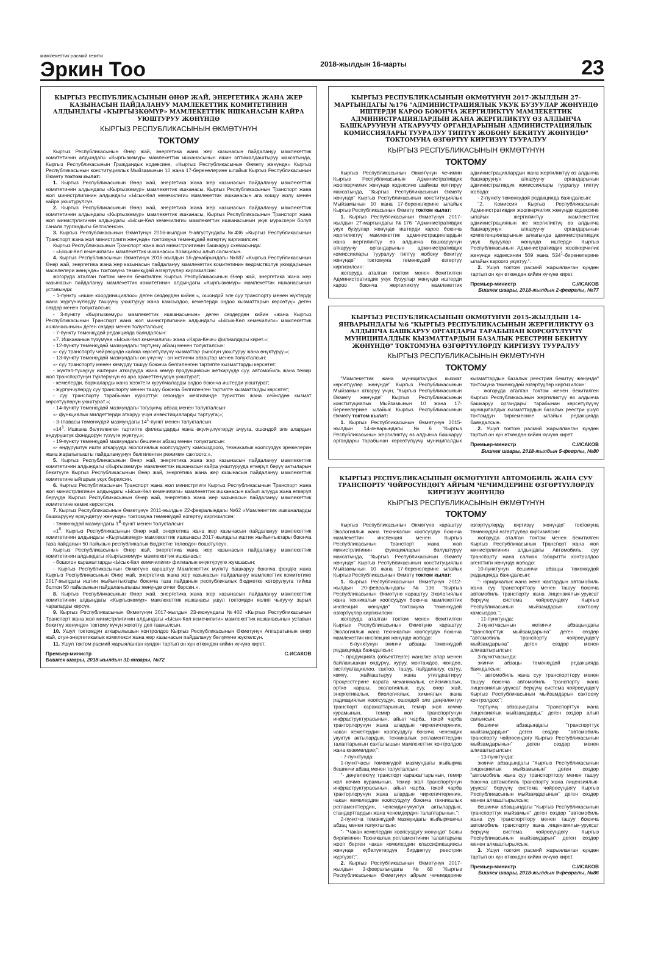мамлекеттик расмий гезити
Эркин Тоо
2018-жылдын 16-марты
23
КЫРГЫЗ РЕСПУБЛИКАСЫНЫН ӨНӨР ЖАЙ, ЭНЕРГЕТИКА ЖАНА ЖЕР КАЗЫНАСЫН ПАЙДАЛАНУУ МАМЛЕКЕТТИК КОМИТЕТИНИН АЛДЫНДАГЫ «КЫРГЫЗКӨМҮР» МАМЛЕКЕТТИК ИШКАНАСЫН КАЙРА УЮШТУРУУ ЖӨНҮНДӨ
КЫРГЫЗ РЕСПУБЛИКАСЫНЫН ӨКМӨТҮНҮН
ТОКТОМУ
Кыргыз Республикасынын Өнөр жай, энергетика жана жер казынасын пайдалануу мамлекеттик комитетинин алдындагы «Кыргызкөмүр» мамлекеттик ишканасынын ишин оптималдаштыруу максатында, Кыргыз Республикасынын Граждандык кодексине, «Кыргыз Республикасынын Өкмөтү жөнүндө» Кыргыз Республикасынын конституциялык Мыйзамынын 10 жана 17-беренелерине ылайык Кыргыз Республикасынын Өкмөтү токтом кылат:
1. Кыргыз Республикасынын Өнөр жай, энергетика жана жер казынасын пайдалануу мамлекеттик комитетинин алдындагы «Кыргызкөмүр» мамлекеттик ишканасы, Кыргыз Республикасынын Транспорт жана жол министрлигинин алдындагы «Ысык-Көл кемечилиги» мамлекеттик ишканасын ага кошуу жолу менен кайра уюштурулсун.
2. Кыргыз Республикасынын Өнөр жай, энергетика жана жер казынасын пайдалануу мамлекеттик комитетинин алдындагы «Кыргызкөмүр» мамлекеттик ишканасы, Кыргыз Республикасынын Транспорт жана жол министрлигинин алдындагы «Ысык-Көл кемечилиги» мамлекеттик ишканасынын укук мураскери болуп санала тургандыгы белгиленсин.
3. Кыргыз Республикасынын Өкмөтүнүн 2016-жылдын 9-августундагы №436 «Кыргыз Республикасынын Транспорт жана жол министрлиги жөнүндө» токтомуна төмөнкүдөй өзгөртүү киргизилсин:
Кыргыз Республикасынын Транспорт жана жол министрлигинин башкаруу схемасында:
- «Ысык-Көл кемечилиги» мамлекеттик ишканасы» позициясы алып салынсын.
4. Кыргыз Республикасынын Өкмөтүнүн 2016-жылдын 16-декабрындагы №687 «Кыргыз Республикасынын Өнөр жай, энергетика жана жер казынасын пайдалануу мамлекеттик комитетинин ведомстволук уюмдарынын маселелери жөнүндө» токтомуна төмөнкүдөй өзгөртүүлөр киргизилсин:
жогоруда аталган токтом менен бекитилген Кыргыз Республикасынын Өнөр жай, энергетика жана жер казынасын пайдалануу мамлекеттик комитетинин алдындагы «Кыргызкөмүр» мамлекеттик ишканасынын уставында:
- 1-пункту «ишин координациялоо» деген сөздөрдөн кийин «, ошондой эле суу транспорту менен жүктөрдү жана жүргүнчүлөрдү ташуунү уюштуруу жана камсыздоо, кемелерди оңдоо кызматтарын көрсөтүү» деген сөздөр менен толукталсын;
- 3-пункту «Кыргызкөмүр» мамлекеттик ишканасынын» деген сөздөрдөн кийин «жана Кыргыз Республикасынын Транспорт жана жол министрлигинин алдындагы «Ысык-Көл кемечилиги» мамлекеттик ишканасынын» деген сөздөр менен толукталсын;
- 7-пункту төмөнкүдөй редакцияда баяндалсын:
«7. Ишкананын түзүмүнө «Ысык-Көл кемечилиги» жана «Кара-Кече» филиалдары кирет.»;
- 12-пункту төмөнкүдөй мазмундагы төртүнчү абзац менен толукталсын:
«- суу транспорту чөйрөсүндө калкка көрсөтүлүүчү кызматтар рыногун уюштуруу жана өнүктүрүү.»;
- 13-пункту төмөнкүдөй мазмундагы он үчүнчү - он жетинчи абзацтар менен толукталсын:
«- суу транспорту менен көмүрдү ташуу боюнча белгиленген тартипте кызматтарды көрсөтөт;
- жүктөп-түшүрүү иштерин аткарууда жана көмүр продукциясын жеткирүүдө суу, автомобиль жана темир жол транспортунун түрлөрүнүн өз ара аракеттенүүсүн уюштурат;
- кемелерди, баржаларды жана жээктеги курулмаларды оңдоо боюнча иштерди уюштурат;
- жүргүнчүлөрдү суу транспорту менен ташуу боюнча белгиленген тартипте кызматтарды көрсөтөт;
- суу транспорту тарабынан курорттук сезондун мезгилинде туристтик жана сейилдөө кызмат көрсөтүүлөрүн уюштурат.»;
- 14-пункту төмөнкүдөй мазмундагы тогузунчу абзац менен толукталсын:
«- функциялык милдеттерди аткаруу үчүн инвестицияларды тартууга;»;
- 3-главасы төмөнкүдөй мазмундагы 14<sup>1</sup>-пункт менен толукталсын:
«14<sup>1</sup>. Ишкана белгиленген тартипте филиалдарды жана өкүлчүлүктөрдү ачууга, ошондой эле алардын өндүрүштүк фонддорун түзүүгө укуктуу.»;
- 19-пункту төмөнкүдөй мазмундагы бешинчи абзац менен толукталсын:
«- өндүрүштүк ишти аткарууда экологиялык коопсуздукту камсыздоого, техникалык коопсуздук эрежелерин жана жаратылышты пайдалануунун белгиленген режимин сактоого;».
5. Кыргыз Республикасынын Өнөр жай, энергетика жана жер казынасын пайдалануу мамлекеттик комитетинин алдындагы «Кыргызкөмүр» мамлекеттик ишканасын кайра уюштурууда өткөрүп берүү актыларын бекитүүгө Кыргыз Республикасынын Өнөр жай, энергетика жана жер казынасын пайдалануу мамлекеттик комитетине ыйгарым укук берилсин.
6. Кыргыз Республикасынын Транспорт жана жол министрлиги Кыргыз Республикасынын Транспорт жана жол министрлигинин алдындагы «Ысык-Көл кемечилиги» мамлекеттик ишканасын кабыл алууда жана өткөрүп берүүдө Кыргыз Республикасынын Өнөр жай, энергетика жана жер казынасын пайдалануу мамлекеттик комитетине көмөк көрсөтсүн.
7. Кыргыз Республикасынын Өкмөтүнүн 2011-жылдын 22-февралындагы №62 «Мамлекеттик ишканаларды башкарууну өркүндөтүү жөнүндө» токтомуна төмөнкүдөй өзгөртүү киргизилсин:
- төмөнкүдөй мазмундагы 1<sup>8</sup>-пункт менен толукталсын:
«1<sup>8</sup>. Кыргыз Республикасынын Өнөр жай, энергетика жана жер казынасын пайдалануу мамлекеттик комитетинин алдындагы «Кыргызкөмүр» мамлекеттик ишканасы 2017-жылдагы иштин жыйынтыктары боюнча таза пайданын 50 пайызын республикалык бюджетке төлөөдөн бошотулсун.
Кыргыз Республикасынын Өнөр жай, энергетика жана жер казынасын пайдалануу мамлекеттик комитетинин алдындагы «Кыргызкөмүр» мамлекеттик ишканасы:
- бошогон каражаттарды «Ысык-Көл кемечилиги» филиалын өнүктүрүүгө жумшасын;
- Кыргыз Республикасынын Өкмөтүнө караштуу Мамлекеттик мүлктү башкаруу боюнча фондго жана Кыргыз Республикасынын Өнөр жай, энергетика жана жер казынасын пайдалануу мамлекеттик комитетине 2017-жылдагы иштин жыйынтыктары боюнча таза пайданын республикалык бюджетке которулууга тийиш болгон 50 пайызынын пайдаланылышы жөнүндө отчет берсин.».
8. Кыргыз Республикасынын Өнөр жай, энергетика жана жер казынасын пайдалануу мамлекеттик комитетинин алдындагы «Кыргызкөмүр» мамлекеттик ишканасы ушул токтомдон келип чыгуучу зарыл чараларды көрсүн.
9. Кыргыз Республикасынын Өкмөтүнүн 2017-жылдын 23-июнундагы №402 «Кыргыз Республикасынын Транспорт жана жол министрлигинин алдындагы «Ысык-Көл кемечилиги» мамлекеттик ишканасынын уставын бекитүү жөнүндө» токтому күчүн жоготту деп таанылсын.
10. Ушул токтомдун аткарылышын контролдоо Кыргыз Республикасынын Өкмөтүнүн Аппаратынын өнөр жай, отун-энергетикалык комплекси жана жер казынасын пайдалануу бөлүмүнө жүктөлсүн.
11. Ушул токтом расмий жарыяланган күндөн тартып он күн өткөндөн кийин күчүнө кирет.
Премьер-министр С.ИСАКОВ
Бишкек шаары, 2018-жылдын 31-январы, №72
КЫРГЫЗ РЕСПУБЛИКАСЫНЫН ӨКМӨТҮНҮН 2017-ЖЫЛДЫН 27-МАРТЫНДАГЫ №176 "АДМИНИСТРАЦИЯЛЫК УКУК БУЗУУЛАР ЖӨНҮНДӨ ИШТЕРДИ КАРОО БОЮНЧА ЖЕРГИЛИКТҮҮ МАМЛЕКЕТТИК АДМИНИСТРАЦИЯЛАРДЫН ЖАНА ЖЕРГИЛИКТҮҮ ӨЗ АЛДЫНЧА БАШКАРУУНУН АТКАРУУЧУ ОРГАНДАРЫНЫН АДМИНИСТРАЦИЯЛЫК КОМИССИЯЛАРЫ ТУУРАЛУУ ТИПТҮҮ ЖОБОНУ БЕКИТҮҮ ЖӨНҮНДӨ" ТОКТОМУНА ӨЗГӨРТҮҮ КИРГИЗҮҮ ТУУРАЛУУ
КЫРГЫЗ РЕСПУБЛИКАСЫНЫН ӨКМӨТҮНҮН
ТОКТОМУ
Кыргыз Республикасынын Өкмөтүнүн чечимин Кыргыз Республикасынын Административдик жоопкерчилик жөнүндө кодексине шайкеш келтирүү максатында, "Кыргыз Республикасынын Өкмөтү жөнүндө" Кыргыз Республикасынын конституциялык Мыйзамынын 10 жана 17-беренелерине ылайык Кыргыз Республикасынын Өкмөтү токтом кылат:
1. Кыргыз Республикасынын Өкмөтүнүн 2017-жылдын 27-мартындагы №176 "Административдик укук бузуулар жөнүндө иштерди кароо боюнча жергиликтүү мамлекеттик администрациялардын жана жергиликтүү өз алдынча башкаруунун аткаруучу органдарынын административдик комиссиялары тууралуу типтүү жобону бекитүү жөнүндө" токтомуна төмөнкүдөй өзгөртүү киргизилсин:
жогоруда аталган токтом менен бекитилген Административдик укук бузуулар жөнүндө иштерди кароо боюнча жергиликтүү мамлекеттик администрациялардын жана жергиликтүү өз алдынча башкаруунун аткаруучу органдарынын административдик комиссиялары тууралуу типтүү жободо:
- 2-пункту төмөнкүдөй редакцияда баяндалсын:
"2. Комиссия Кыргыз Республикасынын Административдик жоопкерчилик жөнүндө кодексине ылайык жергиликтүү мамлекеттик администрациянын же жергиликтүү өз алдынча башкаруунун аткаруучу органдарынын компетенцияларынын алкагында административдик укук бузуулар жөнүндө иштерди Кыргыз Республикасынын Административдик жоопкерчилик жөнүндө кодексинин 509 жана 534<sup>1</sup>-беренелерине ылайык кароого укуктуу.".
2. Ушул токтом расмий жарыяланган күндөн тартып он күн өткөндөн кийин күчүнө кирет.
Премьер-министр С.ИСАКОВ
Бишкек шаары, 2018-жылдын 2-февралы, №77
КЫРГЫЗ РЕСПУБЛИКАСЫНЫН ӨКМӨТҮНҮН 2015-ЖЫЛДЫН 14-ЯНВАРЫНДАГЫ №6 "КЫРГЫЗ РЕСПУБЛИКАСЫНЫН ЖЕРГИЛИКТҮҮ ӨЗ АЛДЫНЧА БАШКАРУУ ОРГАНДАРЫ ТАРАБЫНАН КӨРСӨТҮЛҮҮЧҮ МУНИЦИПАЛДЫК КЫЗМАТТАРДЫН БАЗАЛЫК РЕЕСТРИН БЕКИТҮҮ ЖӨНҮНДӨ" ТОКТОМУНА ӨЗГӨРТҮҮЛӨРДҮ КИРГИЗҮҮ ТУУРАЛУУ
КЫРГЫЗ РЕСПУБЛИКАСЫНЫН ӨКМӨТҮНҮН
ТОКТОМУ
"Мамлекеттик жана муниципалдык кызмат көрсөтүүлөр жөнүндө" Кыргыз Республикасынын Мыйзамын аткаруу үчүн, "Кыргыз Республикасынын Өкмөтү жөнүндө" Кыргыз Республикасынын конституциялык Мыйзамынын 10 жана 17-беренелерине ылайык Кыргыз Республикасынын Өкмөтү токтом кылат:
1. Кыргыз Республикасынын Өкмөтүнүн 2015-жылдын 14-январындагы №6 "Кыргыз Республикасынын жергиликтүү өз алдынча башкаруу органдары тарабынан көрсөтүлүүчү муниципалдык кызматтардын базалык реестрин бекитүү жөнүндө" токтомуна төмөнкүдөй өзгөртүүлөр киргизилсин:
- жогоруда аталган токтом менен бекитилген Кыргыз Республикасынын жергиликтүү өз алдынча башкаруу органдары тарабынан көрсөтүлүүчү муниципалдык кызматтардын базалык реестри ушул токтомдун тиркемесине ылайык редакцияда баяндалсын.
2. Ушул токтом расмий жарыяланган күндөн тартып он күн өткөндөн кийин күчүнө кирет.
Премьер-министр С.ИСАКОВ
Бишкек шаары, 2018-жылдын 5-феврлы, №80
КЫРГЫЗ РЕСПУБЛИКАСЫНЫН ӨКМӨТҮНҮН АВТОМОБИЛЬ ЖАНА СУУ ТРАНСПОРТУ ЧӨЙРӨСҮНДӨГҮ АЙРЫМ ЧЕЧИМДЕРИНЕ ӨЗГӨРТҮҮЛӨРДҮ КИРГИЗҮҮ ЖӨНҮНДӨ
КЫРГЫЗ РЕСПУБЛИКАСЫНЫН ӨКМӨТҮНҮН
ТОКТОМУ
Кыргыз Республикасынын Өкмөтүнө караштуу Экологиялык жана техникалык коопсуздук боюнча мамлекеттик инспекция менен Кыргыз Республикасынын Транспорт жана жол министрлигинин функцияларын бөлүштүрүү максатында, "Кыргыз Республикасынын Өкмөтү жөнүндө" Кыргыз Республикасынын конституциялык Мыйзамынын 10 жана 17-беренелерине ылайык Кыргыз Республикасынын Өкмөтү токтом кылат:
1. Кыргыз Республикасынын Өкмөтүнүн 2012-жылдын 20-февралындагы №136 "Кыргыз Республикасынын Өкмөтүнө караштуу Экологиялык жана техникалык коопсуздук боюнча мамлекеттик инспекция жөнүндө" токтомуна төмөнкүдөй өзгөртүүлөр киргизилсин:
жогоруда аталган токтом менен бекитилген Кыргыз Республикасынын Өкмөтүнө караштуу Экологиялык жана техникалык коопсуздук боюнча мамлекеттик инспекция жөнүндө жободо:
- 6-пунктунун экинчи абзацы төмөнкүдөй редакцияда баяндалсын:
"- продукцияга (объекттерге) жана/же алар менен байланышкан өндүрүү, куруу, монтаждоо, жөндөө, эксплуатациялоо, сактоо, ташуу, пайдалануу, сатуу, көмүү, жайгаштыруу жана утилдештирүү процесстерине карата механикалык, сейсмикалык, өрткө каршы, экологиялык, суу, өнөр жай, энергетикалык, биологиялык, химиялык жана радиациялык коопсуздук, ошондой эле дөңгөлөктүү транспорт каражаттарынын, темир жол көчмө курамынын, темир жол транспортунун инфраструктурасынын, айыл чарба, токой чарба тракторлорунун жана алардын чиркегичтеринин, чакан кемелердин коопсуздугу боюнча ченемдик укуктук актылардын, техникалык регламенттердин талаптарынын сакталышын мамлекеттик контролдоо жана көзөмөлдөө;";
- 7-пунктунда:
1-пунктчасы төмөнкүдөй мазмундагы жыйырма бешинчи абзац менен толукталсын:
"- дөңгөлөктүү транспорт каражаттарынын, темир жол көчмө курамынын, темир жол транспортунун инфраструктурасынын, айыл чарба, токой чарба тракторлорунун жана алардын чиркегичтеринин, чакан кемелердин коопсуздугу боюнча техникалык регламенттердин, ченемдик-укуктук актылардын, стандарттардын жана ченемдердин талаптарынын.";
2-пунктча төмөнкүдөй мазмундагы жыйырманчы абзац менен толукталсын:
"- "Чакан кемелердин коопсуздугу жөнүндө" Бажы бирлигинин Техникалык регламентинин талаптарына жооп берген чакан кемелердин классификациясы жөнүндө күбөлүктөрдүн бирдиктүү реестрин жүргүзөт;".
2. Кыргыз Республикасынын Өкмөтүнүн 2017-жылдын 3-февралындагы №68 "Кыргыз Республикасынын Өкмөтүнүн айрым чечимдерине өзгөртүүлөрдү киргизүү жөнүндө" токтомуна төмөнкүдөй өзгөртүүлөр киргизилсин:
жогоруда аталган токтом менен бекитилген Кыргыз Республикасынын Транспорт жана жол министрлигинин алдындагы Автомобиль, суу транспорту жана салмак габаритти контролдоо агенттиги жөнүндө жободо:
10-пунктунун бешинчи абзацы төмөнкүдөй редакцияда баяндалсын:
"- юридикалык жана жеке жактардын автомобиль жана суу транспорттору менен ташуу боюнча автомобиль транспорту жана лицензиялык-уруксат берүүчү система чөйрөсүндөгү Кыргыз Республикасынын мыйзамдарын сактоону камсыздоо.";
- 11-пунктунда:
2-пунктчасынын жетинчи абзацындагы "транспорттук мыйзамдарына" деген сөздөр "автомобиль транспорту чөйрөсүндөгү мыйзамдарына" деген сөздөр менен алмаштырылсын;
3-пунктчасында:
экинчи абзацы төмөнкүдөй редакцияда баяндалсын:
"- автомобиль жана суу транспорттору менен ташуу боюнча автомобиль транспорту жана лицензиялык-уруксат берүүчү система чөйрөсүндөгү Кыргыз Республикасынын мыйзамдарын сактоону контролдоо;";
төртүнчү абзацындагы "транспорттук жана лицензиялык мыйзамдарды," деген сөздөр алып салынсын;
бешинчи абзацындагы "транспорттук мыйзамдардын" деген сөздөр "автомобиль транспорту чөйрөсүндөгү Кыргыз Республикасынын мыйзамдарынын" деген сөздөр менен алмаштырылсын;
- 13-пунктунда:
экинчи абзацындагы "Кыргыз Республикасынын лицензиялык мыйзамынын" деген сөздөр "автомобиль жана суу транспорттору менен ташуу боюнча автомобиль транспорту жана лицензиялык-уруксат берүүчү система чөйрөсүндөгү Кыргыз Республикасынын мыйзамдарынын" деген сөздөр менен алмаштырылсын;
бешинчи абзацындагы "Кыргыз Республикасынын транспорттук мыйзамын" деген сөздөр "автомобиль жана суу транспорттору менен ташуу боюнча автомобиль транспорту жана лицензиялык-уруксат берүүчү система чөйрөсүндөгү Кыргыз Республикасынын мыйзамдарын" деген сөздөр менен алмаштырылсын.
3. Ушул токтом расмий жарыяланган күндөн тартып он күн өткөндөн кийин күчүнө кирет.
Премьер-министр С.ИСАКОВ
Бишкек шаары, 2018-жылдын 9-февралы, №86